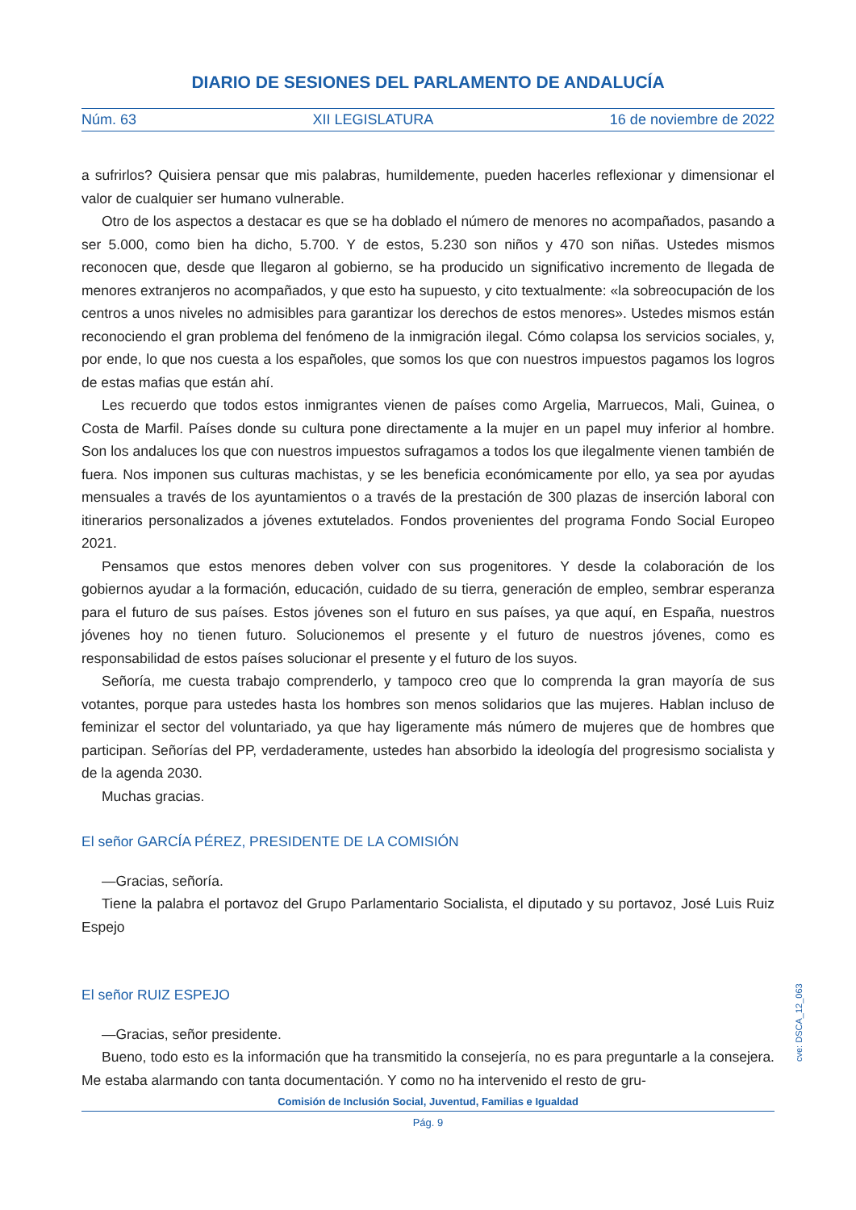DIARIO DE SESIONES DEL PARLAMENTO DE ANDALUCÍA
Núm. 63 XII LEGISLATURA 16 de noviembre de 2022
a sufrirlos? Quisiera pensar que mis palabras, humildemente, pueden hacerles reflexionar y dimensionar el valor de cualquier ser humano vulnerable.
Otro de los aspectos a destacar es que se ha doblado el número de menores no acompañados, pasando a ser 5.000, como bien ha dicho, 5.700. Y de estos, 5.230 son niños y 470 son niñas. Ustedes mismos reconocen que, desde que llegaron al gobierno, se ha producido un significativo incremento de llegada de menores extranjeros no acompañados, y que esto ha supuesto, y cito textualmente: «la sobreocupación de los centros a unos niveles no admisibles para garantizar los derechos de estos menores». Ustedes mismos están reconociendo el gran problema del fenómeno de la inmigración ilegal. Cómo colapsa los servicios sociales, y, por ende, lo que nos cuesta a los españoles, que somos los que con nuestros impuestos pagamos los logros de estas mafias que están ahí.
Les recuerdo que todos estos inmigrantes vienen de países como Argelia, Marruecos, Mali, Guinea, o Costa de Marfil. Países donde su cultura pone directamente a la mujer en un papel muy inferior al hombre. Son los andaluces los que con nuestros impuestos sufragamos a todos los que ilegalmente vienen también de fuera. Nos imponen sus culturas machistas, y se les beneficia económicamente por ello, ya sea por ayudas mensuales a través de los ayuntamientos o a través de la prestación de 300 plazas de inserción laboral con itinerarios personalizados a jóvenes extutelados. Fondos provenientes del programa Fondo Social Europeo 2021.
Pensamos que estos menores deben volver con sus progenitores. Y desde la colaboración de los gobiernos ayudar a la formación, educación, cuidado de su tierra, generación de empleo, sembrar esperanza para el futuro de sus países. Estos jóvenes son el futuro en sus países, ya que aquí, en España, nuestros jóvenes hoy no tienen futuro. Solucionemos el presente y el futuro de nuestros jóvenes, como es responsabilidad de estos países solucionar el presente y el futuro de los suyos.
Señoría, me cuesta trabajo comprenderlo, y tampoco creo que lo comprenda la gran mayoría de sus votantes, porque para ustedes hasta los hombres son menos solidarios que las mujeres. Hablan incluso de feminizar el sector del voluntariado, ya que hay ligeramente más número de mujeres que de hombres que participan. Señorías del PP, verdaderamente, ustedes han absorbido la ideología del progresismo socialista y de la agenda 2030.
Muchas gracias.
El señor GARCÍA PÉREZ, PRESIDENTE DE LA COMISIÓN
—Gracias, señoría.
Tiene la palabra el portavoz del Grupo Parlamentario Socialista, el diputado y su portavoz, José Luis Ruiz Espejo
El señor RUIZ ESPEJO
—Gracias, señor presidente.
Bueno, todo esto es la información que ha transmitido la consejería, no es para preguntarle a la consejera. Me estaba alarmando con tanta documentación. Y como no ha intervenido el resto de gru-
cve: DSCA_12_063
Comisión de Inclusión Social, Juventud, Familias e Igualdad
Pág. 9